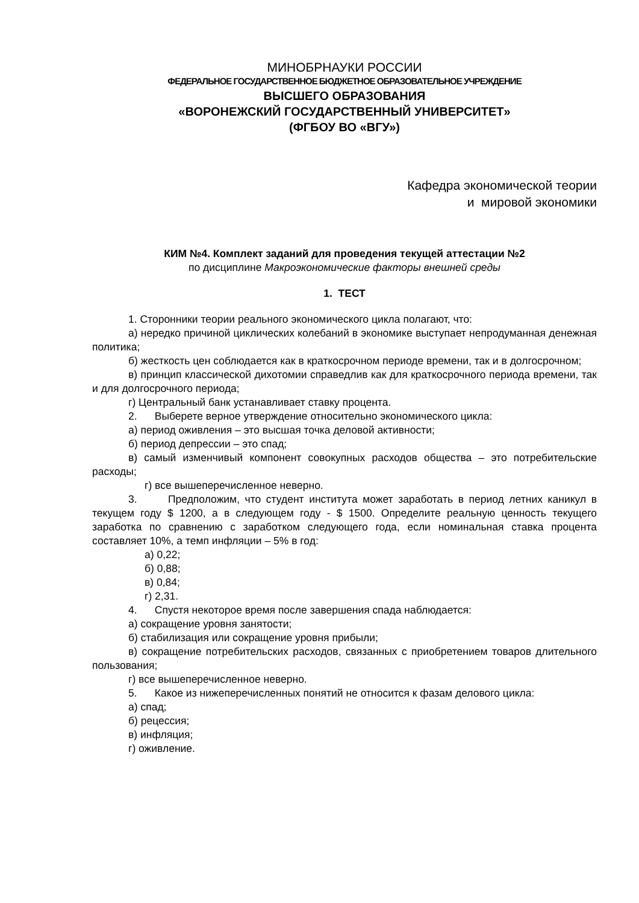МИНОБРНАУКИ РОССИИ
ФЕДЕРАЛЬНОЕ ГОСУДАРСТВЕННОЕ БЮДЖЕТНОЕ ОБРАЗОВАТЕЛЬНОЕ УЧРЕЖДЕНИЕ
ВЫСШЕГО ОБРАЗОВАНИЯ
«ВОРОНЕЖСКИЙ ГОСУДАРСТВЕННЫЙ УНИВЕРСИТЕТ»
(ФГБОУ ВО «ВГУ»)
Кафедра экономической теории
и мировой экономики
КИМ №4. Комплект заданий для проведения текущей аттестации №2
по дисциплине Макроэкономические факторы внешней среды
1. ТЕСТ
1. Сторонники теории реального экономического цикла полагают, что:
а) нередко причиной циклических колебаний в экономике выступает непродуманная денежная политика;
б) жесткость цен соблюдается как в краткосрочном периоде времени, так и в долгосрочном;
в) принцип классической дихотомии справедлив как для краткосрочного периода времени, так и для долгосрочного периода;
г) Центральный банк устанавливает ставку процента.
2. Выберете верное утверждение относительно экономического цикла:
а) период оживления – это высшая точка деловой активности;
б) период депрессии – это спад;
в) самый изменчивый компонент совокупных расходов общества – это потребительские расходы;
г) все вышеперечисленное неверно.
3. Предположим, что студент института может заработать в период летних каникул в текущем году $ 1200, а в следующем году - $ 1500. Определите реальную ценность текущего заработка по сравнению с заработком следующего года, если номинальная ставка процента составляет 10%, а темп инфляции – 5% в год:
а) 0,22;
б) 0,88;
в) 0,84;
г) 2,31.
4. Спустя некоторое время после завершения спада наблюдается:
а) сокращение уровня занятости;
б) стабилизация или сокращение уровня прибыли;
в) сокращение потребительских расходов, связанных с приобретением товаров длительного пользования;
г) все вышеперечисленное неверно.
5. Какое из нижеперечисленных понятий не относится к фазам делового цикла:
а) спад;
б) рецессия;
в) инфляция;
г) оживление.